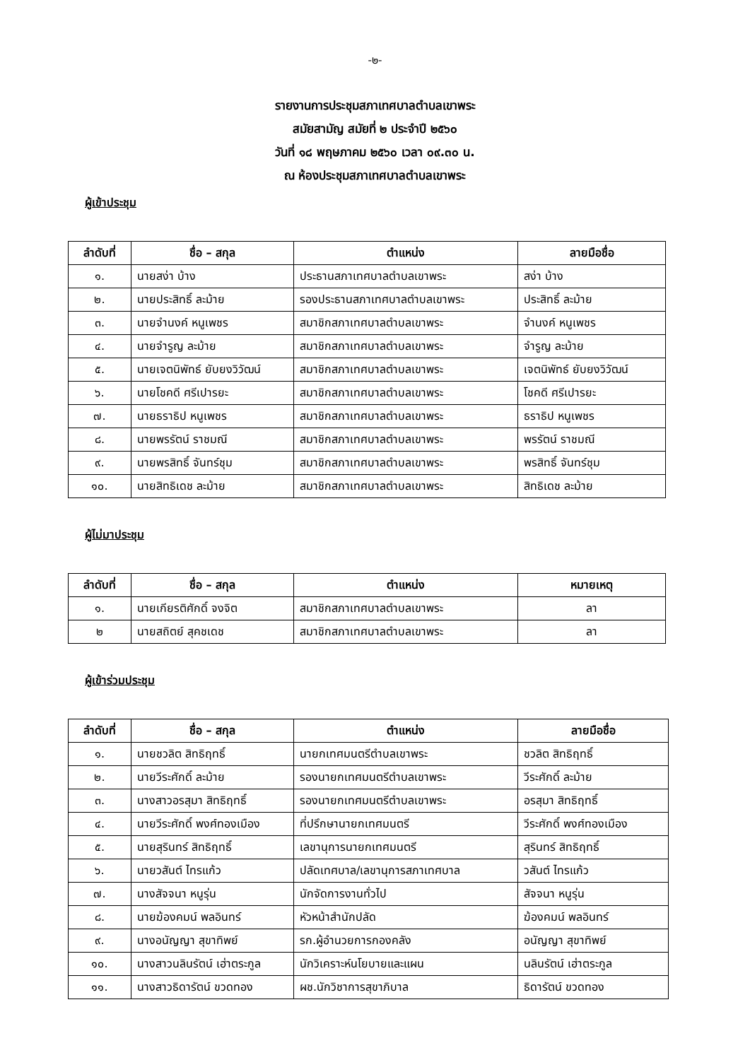-๒-
รายงานการประชุมสภาเทศบาลตำบลเขาพระ
สมัยสามัญ สมัยที่ ๒ ประจำปี ๒๕๖๐
วันที่ ๑๘ พฤษภาคม ๒๕๖๐ เวลา ๐๙.๓๐ น.
ณ ห้องประชุมสภาเทศบาลตำบลเขาพระ
ผู้เข้าประชุม
| ลำดับที่ | ชื่อ – สกุล | ตำแหน่ง | ลายมือชื่อ |
| --- | --- | --- | --- |
| ๑. | นายสง่า บ้าง | ประธานสภาเทศบาลตำบลเขาพระ | สง่า บ้าง |
| ๒. | นายประสิทธิ์ ละม้าย | รองประธานสภาเทศบาลตำบลเขาพระ | ประสิทธิ์ ละม้าย |
| ๓. | นายจำนงค์ หนูเพชร | สมาชิกสภาเทศบาลตำบลเขาพระ | จำนงค์ หนูเพชร |
| ๔. | นายจำรูญ ละม้าย | สมาชิกสภาเทศบาลตำบลเขาพระ | จำรูญ ละม้าย |
| ๕. | นายเจตนิพัทธ์ ยับยงวิวัฒน์ | สมาชิกสภาเทศบาลตำบลเขาพระ | เจตนิพัทธ์ ยับยงวิวัฒน์ |
| ๖. | นายโชคดี ศรีเปารยะ | สมาชิกสภาเทศบาลตำบลเขาพระ | โชคดี ศรีเปารยะ |
| ๗. | นายธราธิป หนูเพชร | สมาชิกสภาเทศบาลตำบลเขาพระ | ธราธิป หนูเพชร |
| ๘. | นายพรรัตน์ ราชมณี | สมาชิกสภาเทศบาลตำบลเขาพระ | พรรัตน์ ราชมณี |
| ๙. | นายพรสิทธิ์ จันทร์ชุม | สมาชิกสภาเทศบาลตำบลเขาพระ | พรสิทธิ์ จันทร์ชุม |
| ๑๐. | นายสิทธิเดช ละม้าย | สมาชิกสภาเทศบาลตำบลเขาพระ | สิทธิเดช ละม้าย |
ผู้ไม่มาประชุม
| ลำดับที่ | ชื่อ – สกุล | ตำแหน่ง | หมายเหตุ |
| --- | --- | --- | --- |
| ๑. | นายเกียรติศักดิ์ จงจิต | สมาชิกสภาเทศบาลตำบลเขาพระ | ลา |
| ๒ | นายสถิตย์ สุคชเดช | สมาชิกสภาเทศบาลตำบลเขาพระ | ลา |
ผู้เข้าร่วมประชุม
| ลำดับที่ | ชื่อ – สกุล | ตำแหน่ง | ลายมือชื่อ |
| --- | --- | --- | --- |
| ๑. | นายชวลิต สิทธิฤทธิ์ | นายกเทศมนตรีตำบลเขาพระ | ชวลิต สิทธิฤทธิ์ |
| ๒. | นายวีระศักดิ์ ละม้าย | รองนายกเทศมนตรีตำบลเขาพระ | วีระศักดิ์ ละม้าย |
| ๓. | นางสาวอรสุมา สิทธิฤทธิ์ | รองนายกเทศมนตรีตำบลเขาพระ | อรสุมา สิทธิฤทธิ์ |
| ๔. | นายวีระศักดิ์ พงศ์ทองเมือง | ที่ปรึกษานายกเทศมนตรี | วีระศักดิ์ พงศ์ทองเมือง |
| ๕. | นายสุรินทร์ สิทธิฤทธิ์ | เลขานุการนายกเทศมนตรี | สุรินทร์ สิทธิฤทธิ์ |
| ๖. | นายวสันต์ ไทรแก้ว | ปลัดเทศบาล/เลขานุการสภาเทศบาล | วสันต์ ไทรแก้ว |
| ๗. | นางสัจจนา หนูรุ่น | นักจัดการงานทั่วไป | สัจจนา หนูรุ่น |
| ๘. | นายฆ้องคมน์ พลอินทร์ | หัวหน้าสำนักปลัด | ฆ้องคมน์ พลอินทร์ |
| ๙. | นางอนัญญา สุขาทิพย์ | รก.ผู้อำนวยการกองคลัง | อนัญญา สุขาทิพย์ |
| ๑๐. | นางสาวนลินรัตน์ เฮ่าตระกูล | นักวิเคราะห์นโยบายและแผน | นลินรัตน์ เฮ่าตระกูล |
| ๑๑. | นางสาวธิดารัตน์ ขวดทอง | ผช.นักวิชาการสุขาภิบาล | ธิดารัตน์ ขวดทอง |